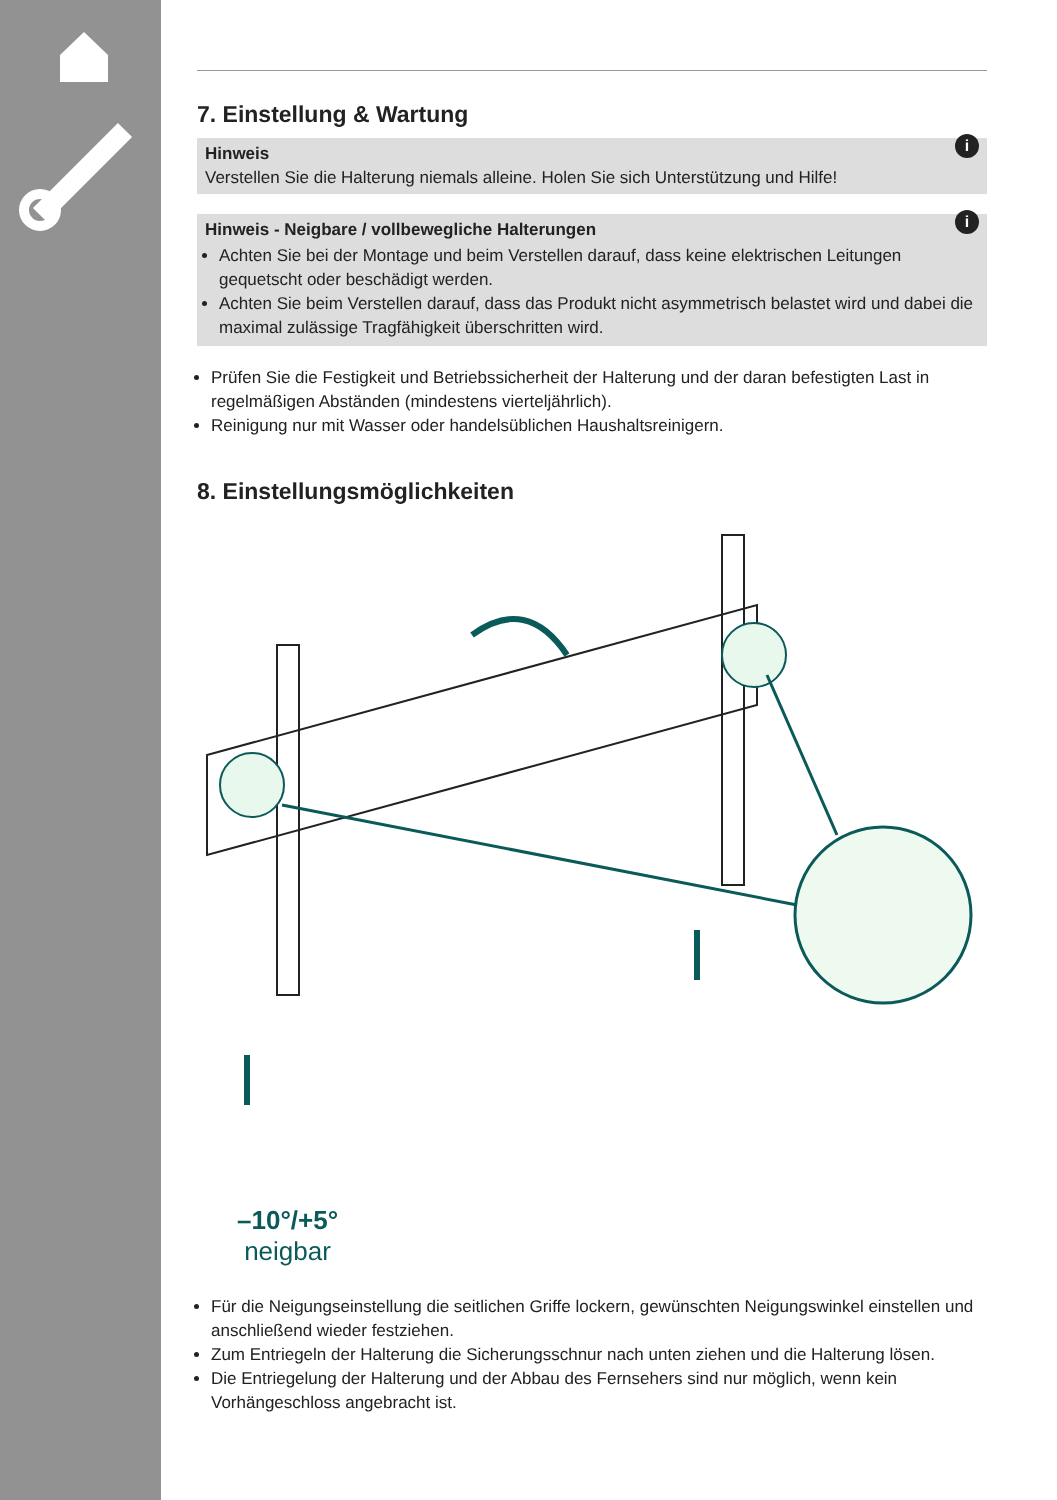7. Einstellung & Wartung
i
Hinweis
Verstellen Sie die Halterung niemals alleine. Holen Sie sich Unterstützung und Hilfe!
i
Hinweis - Neigbare / vollbewegliche Halterungen
Achten Sie bei der Montage und beim Verstellen darauf, dass keine elektrischen Leitungen gequetscht oder beschädigt werden.
Achten Sie beim Verstellen darauf, dass das Produkt nicht asymmetrisch belastet wird und dabei die maximal zulässige Tragfähigkeit überschritten wird.
Prüfen Sie die Festigkeit und Betriebssicherheit der Halterung und der daran befestigten Last in regelmäßigen Abständen (mindestens vierteljährlich).
Reinigung nur mit Wasser oder handelsüblichen Haushaltsreinigern.
8. Einstellungsmöglichkeiten
–10°/+5°
neigbar
Für die Neigungseinstellung die seitlichen Griffe lockern, gewünschten Neigungswinkel einstellen und anschließend wieder festziehen.
Zum Entriegeln der Halterung die Sicherungsschnur nach unten ziehen und die Halterung lösen.
Die Entriegelung der Halterung und der Abbau des Fernsehers sind nur möglich, wenn kein Vorhängeschloss angebracht ist.